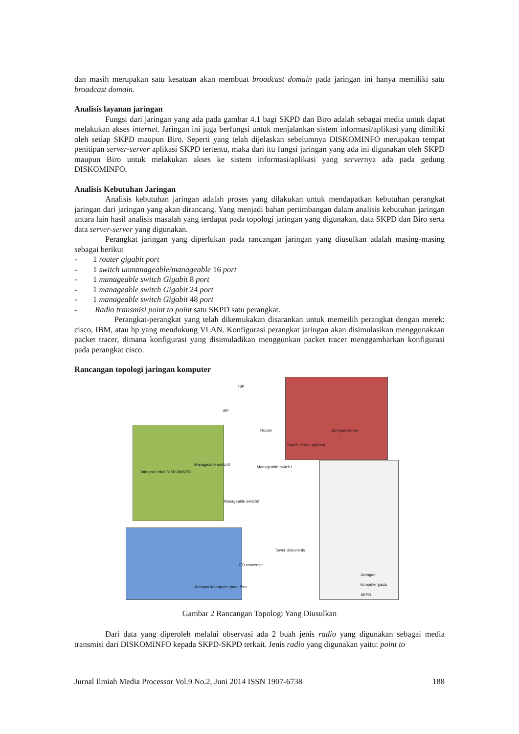dan masih merupakan satu kesatuan akan membuat broadcast domain pada jaringan ini hanya memiliki satu broadcast domain.
Analisis layanan jaringan
Fungsi dari jaringan yang ada pada gambar 4.1 bagi SKPD dan Biro adalah sebagai media untuk dapat melakukan akses internet. Jaringan ini juga berfungsi untuk menjalankan sistem informasi/aplikasi yang dimiliki oleh setiap SKPD maupun Biro. Seperti yang telah dijelaskan sebelumnya DISKOMINFO merupakan tempat penitipan server-server aplikasi SKPD tertentu, maka dari itu fungsi jaringan yang ada ini digunakan oleh SKPD maupun Biro untuk melakukan akses ke sistem informasi/aplikasi yang servernya ada pada gedung DISKOMINFO.
Analisis Kebutuhan Jaringan
Analisis kebutuhan jaringan adalah proses yang dilakukan untuk mendapatkan kebutuhan perangkat jaringan dari jaringan yang akan dirancang. Yang menjadi bahan pertimbangan dalam analisis kebutuhan jaringan antara lain hasil analisis masalah yang terdapat pada topologi jaringan yang digunakan, data SKPD dan Biro serta data server-server yang digunakan.
Perangkat jaringan yang diperlukan pada rancangan jaringan yang diusulkan adalah masing-masing sebagai berikut
- 1 router gigabit port
- 1 switch unmanageable/manageable 16 port
- 1 manageable switch Gigabit 8 port
- 1 manageable switch Gigabit 24 port
- 1 manageable switch Gigabit 48 port
- Radio transmisi point to point satu SKPD satu perangkat.
Perangkat-perangkat yang telah dikemukakan disarankan untuk memeilih perangkat dengan merek: cisco, IBM, atau hp yang mendukung VLAN. Konfigurasi perangkat jaringan akan disimulasikan menggunakaan packet tracer, dimana konfigurasi yang disimuladikan menggunkan packet tracer menggambarkan konfigurasi pada perangkat cisco.
Rancangan topologi jaringan komputer
ISP
ISP
Router Jaringan server
Switch server aplikasi
Manageable switch3
Jaringan Lokal DISKOMINFO
Manageable switch1
Manageable switch2
Tower diskominfo
FO conventer
Jaringan komputer pada SKPD
Jaringan koomputer pada Biro
Gambar 2 Rancangan Topologi Yang Diusulkan
Dari data yang diperoleh melalui observasi ada 2 buah jenis radio yang digunakan sebagai media transmisi dari DISKOMINFO kepada SKPD-SKPD terkait. Jenis radio yang digunakan yaitu: point to
Jurnal Ilmiah Media Processor Vol.9 No.2, Juni 2014 ISSN 1907-6738 188